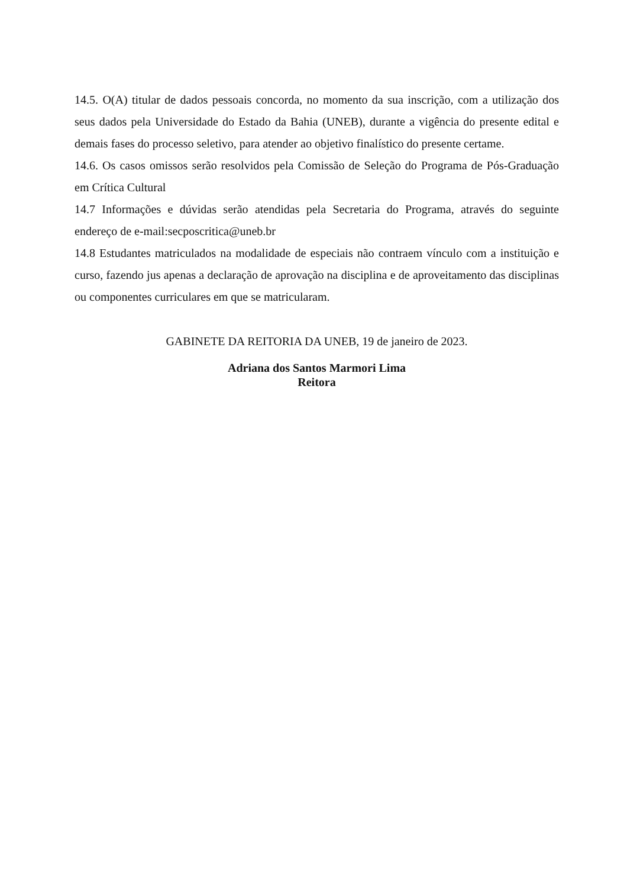14.5. O(A) titular de dados pessoais concorda, no momento da sua inscrição, com a utilização dos seus dados pela Universidade do Estado da Bahia (UNEB), durante a vigência do presente edital e demais fases do processo seletivo, para atender ao objetivo finalístico do presente certame.
14.6. Os casos omissos serão resolvidos pela Comissão de Seleção do Programa de Pós-Graduação em Crítica Cultural
14.7 Informações e dúvidas serão atendidas pela Secretaria do Programa, através do seguinte endereço de e-mail:secposcritica@uneb.br
14.8 Estudantes matriculados na modalidade de especiais não contraem vínculo com a instituição e curso, fazendo jus apenas a declaração de aprovação na disciplina e de aproveitamento das disciplinas ou componentes curriculares em que se matricularam.
GABINETE DA REITORIA DA UNEB, 19 de janeiro de 2023.
Adriana dos Santos Marmori Lima
Reitora